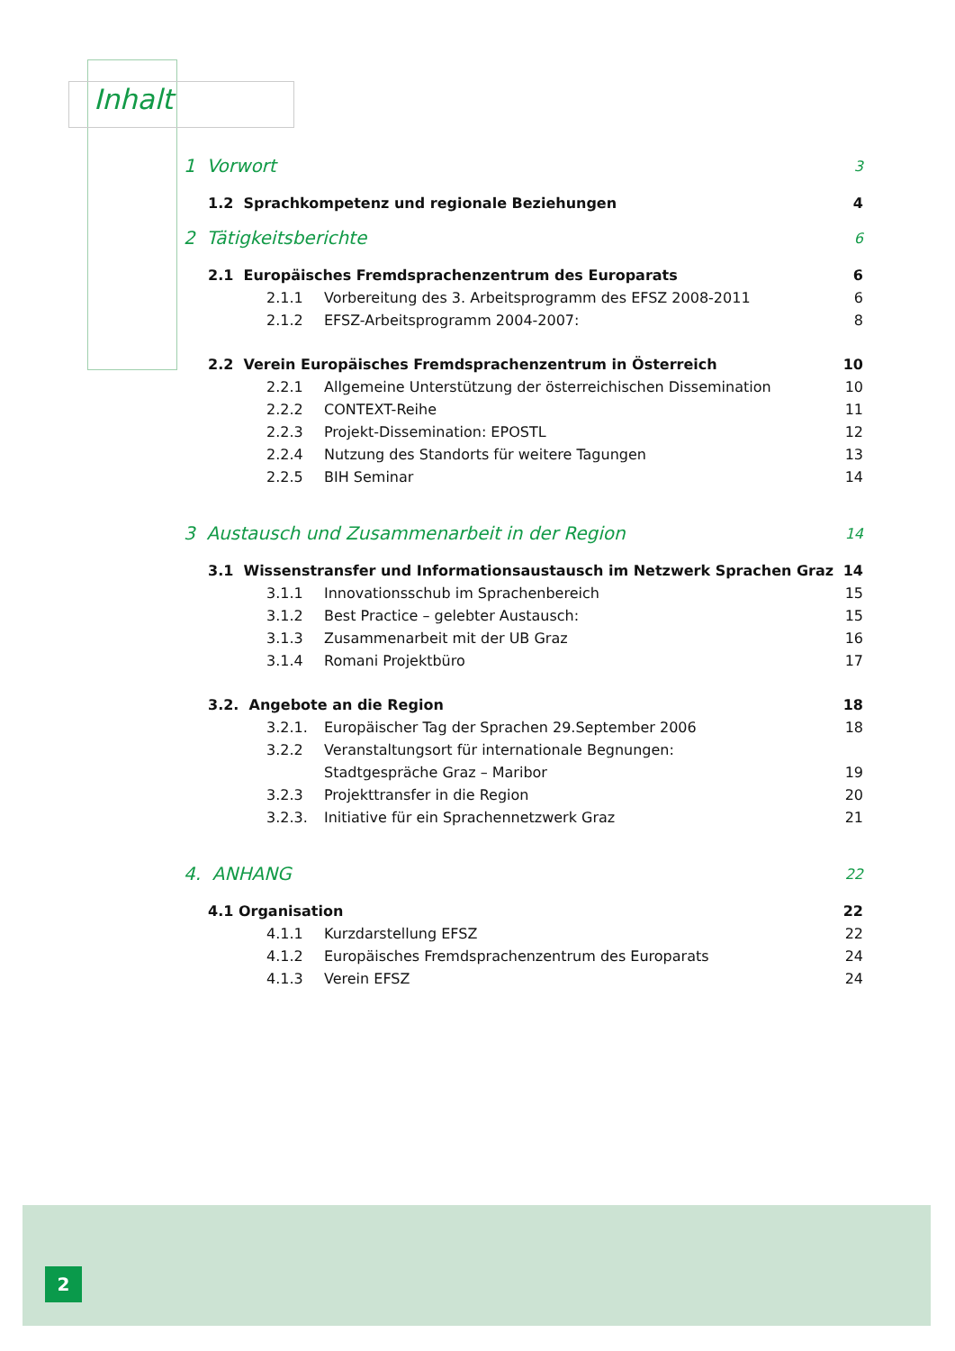Inhalt
1 Vorwort 3
1.2 Sprachkompetenz und regionale Beziehungen 4
2 Tätigkeitsberichte 6
2.1 Europäisches Fremdsprachenzentrum des Europarats 6
2.1.1 Vorbereitung des 3. Arbeitsprogramm des EFSZ 2008-2011 6
2.1.2 EFSZ-Arbeitsprogramm 2004-2007: 8
2.2 Verein Europäisches Fremdsprachenzentrum in Österreich 10
2.2.1 Allgemeine Unterstützung der österreichischen Dissemination 10
2.2.2 CONTEXT-Reihe 11
2.2.3 Projekt-Dissemination: EPOSTL 12
2.2.4 Nutzung des Standorts für weitere Tagungen 13
2.2.5 BIH Seminar 14
3 Austausch und Zusammenarbeit in der Region 14
3.1 Wissenstransfer und Informationsaustausch im Netzwerk Sprachen Graz 14
3.1.1 Innovationsschub im Sprachenbereich 15
3.1.2 Best Practice – gelebter Austausch: 15
3.1.3 Zusammenarbeit mit der UB Graz 16
3.1.4 Romani Projektbüro 17
3.2. Angebote an die Region 18
3.2.1. Europäischer Tag der Sprachen 29.September 2006 18
3.2.2 Veranstaltungsort für internationale Begnungen:
Stadtgespräche Graz – Maribor 19
3.2.3 Projekttransfer in die Region 20
3.2.3. Initiative für ein Sprachennetzwerk Graz 21
4. ANHANG 22
4.1 Organisation 22
4.1.1 Kurzdarstellung EFSZ 22
4.1.2 Europäisches Fremdsprachenzentrum des Europarats 24
4.1.3 Verein EFSZ 24
2